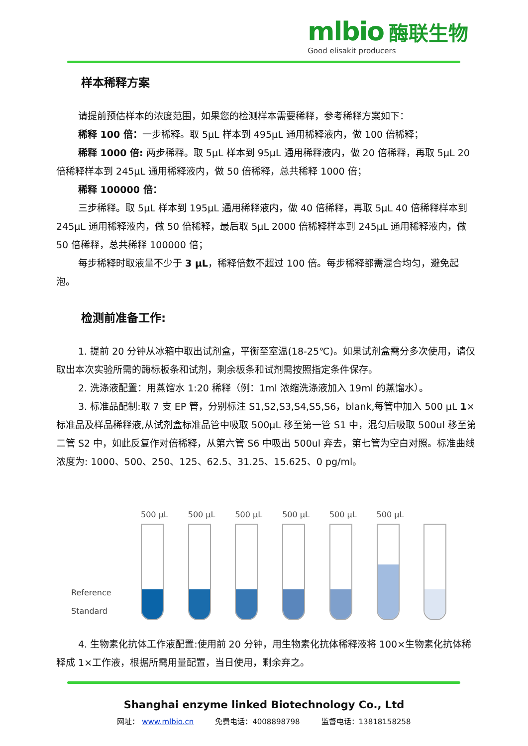mlbio 酶联生物
Good elisakit producers
样本稀释方案
请提前预估样本的浓度范围，如果您的检测样本需要稀释，参考稀释方案如下：
稀释 100 倍：一步稀释。取 5μL 样本到 495μL 通用稀释液内，做 100 倍稀释；
稀释 1000 倍: 两步稀释。取 5μL 样本到 95μL 通用稀释液内，做 20 倍稀释，再取 5μL 20 倍稀释样本到 245μL 通用稀释液内，做 50 倍稀释，总共稀释 1000 倍；
稀释 100000 倍：
三步稀释。取 5μL 样本到 195μL 通用稀释液内，做 40 倍稀释，再取 5μL 40 倍稀释样本到 245μL 通用稀释液内，做 50 倍稀释，最后取 5μL 2000 倍稀释样本到 245μL 通用稀释液内，做 50 倍稀释，总共稀释 100000 倍；
每步稀释时取液量不少于 3 μL，稀释倍数不超过 100 倍。每步稀释都需混合均匀，避免起泡。
检测前准备工作:
1. 提前 20 分钟从冰箱中取出试剂盒，平衡至室温(18-25℃)。如果试剂盒需分多次使用，请仅取出本次实验所需的酶标板条和试剂，剩余板条和试剂需按照指定条件保存。
2. 洗涤液配置：用蒸馏水 1:20 稀释（例：1ml 浓缩洗涤液加入 19ml 的蒸馏水）。
3. 标准品配制:取 7 支 EP 管，分别标注 S1,S2,S3,S4,S5,S6，blank,每管中加入 500 μL 1×标准品及样品稀释液,从试剂盒标准品管中吸取 500μL 移至第一管 S1 中，混匀后吸取 500ul 移至第二管 S2 中，如此反复作对倍稀释，从第六管 S6 中吸出 500ul 弃去，第七管为空白对照。标准曲线浓度为: 1000、500、250、125、62.5、31.25、15.625、0 pg/ml。
Reference Standard
500 μL
500 μL
500 μL
500 μL
500 μL
500 μL
4. 生物素化抗体工作液配置:使用前 20 分钟，用生物素化抗体稀释液将 100×生物素化抗体稀释成 1×工作液，根据所需用量配置，当日使用，剩余弃之。
Shanghai enzyme linked Biotechnology Co., Ltd
网址： www.mlbio.cn 免费电话：4008898798 监督电话：13818158258